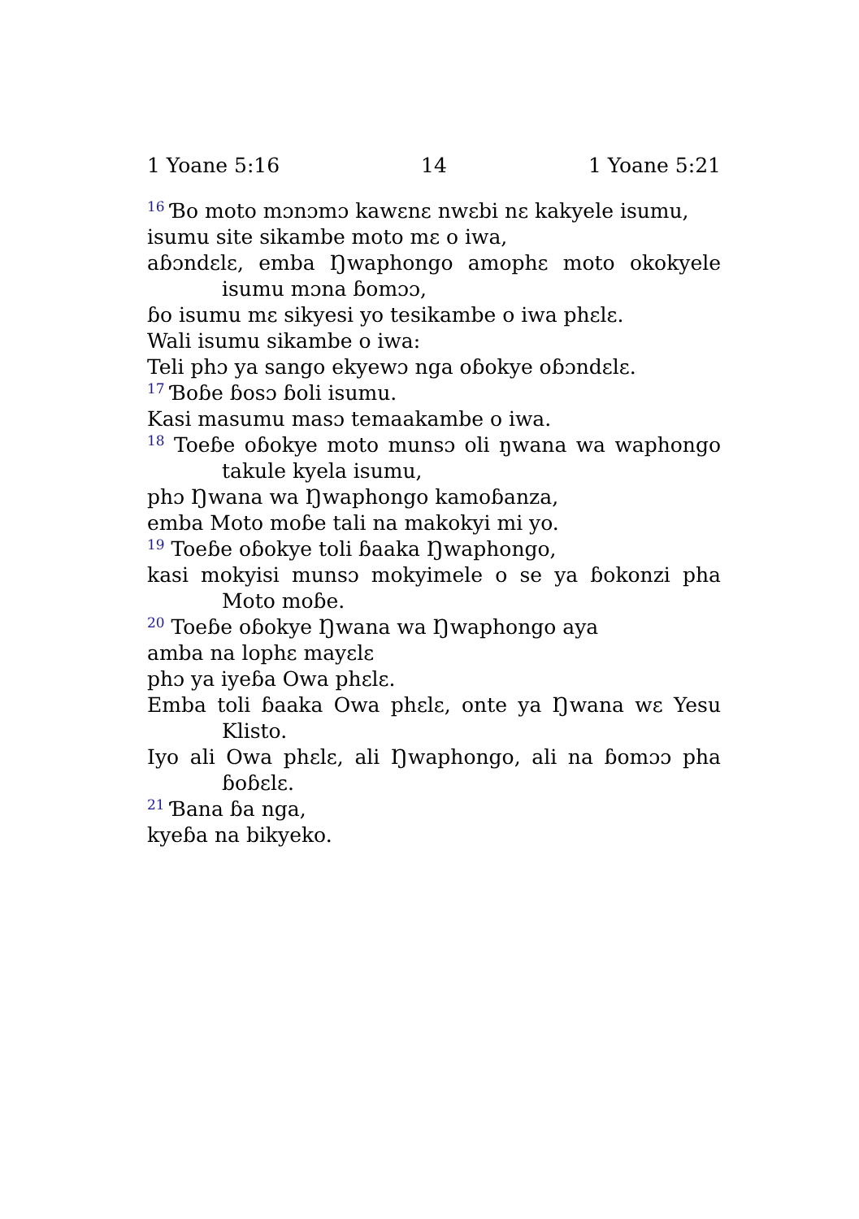1 Yoane 5:16 14 1 Yoane 5:21
<sup>16</sup> Ɓo moto mɔnɔmɔ kawɛnɛ nwɛbi nɛ kakyele isumu,
isumu site sikambe moto mɛ o iwa,
aɓɔndɛlɛ, emba Ŋwaphongo amophɛ moto okokyele isumu mɔna ɓomɔɔ,
ɓo isumu mɛ sikyesi yo tesikambe o iwa phɛlɛ.
Wali isumu sikambe o iwa:
Teli phɔ ya sango ekyewɔ nga oɓokye oɓɔndɛlɛ.
<sup>17</sup> Ɓoɓe ɓosɔ ɓoli isumu.
Kasi masumu masɔ temaakambe o iwa.
<sup>18</sup> Toeɓe oɓokye moto munsɔ oli ŋwana wa waphongo takule kyela isumu,
phɔ Ŋwana wa Ŋwaphongo kamoɓanza,
emba Moto moɓe tali na makokyi mi yo.
<sup>19</sup> Toeɓe oɓokye toli ɓaaka Ŋwaphongo,
kasi mokyisi munsɔ mokyimele o se ya ɓokonzi pha Moto moɓe.
<sup>20</sup> Toeɓe oɓokye Ŋwana wa Ŋwaphongo aya
amba na lophɛ mayɛlɛ
phɔ ya iyeɓa Owa phɛlɛ.
Emba toli ɓaaka Owa phɛlɛ, onte ya Ŋwana wɛ Yesu Klisto.
Iyo ali Owa phɛlɛ, ali Ŋwaphongo, ali na ɓomɔɔ pha ɓoɓɛlɛ.
<sup>21</sup> Ɓana ɓa nga,
kyeɓa na bikyeko.